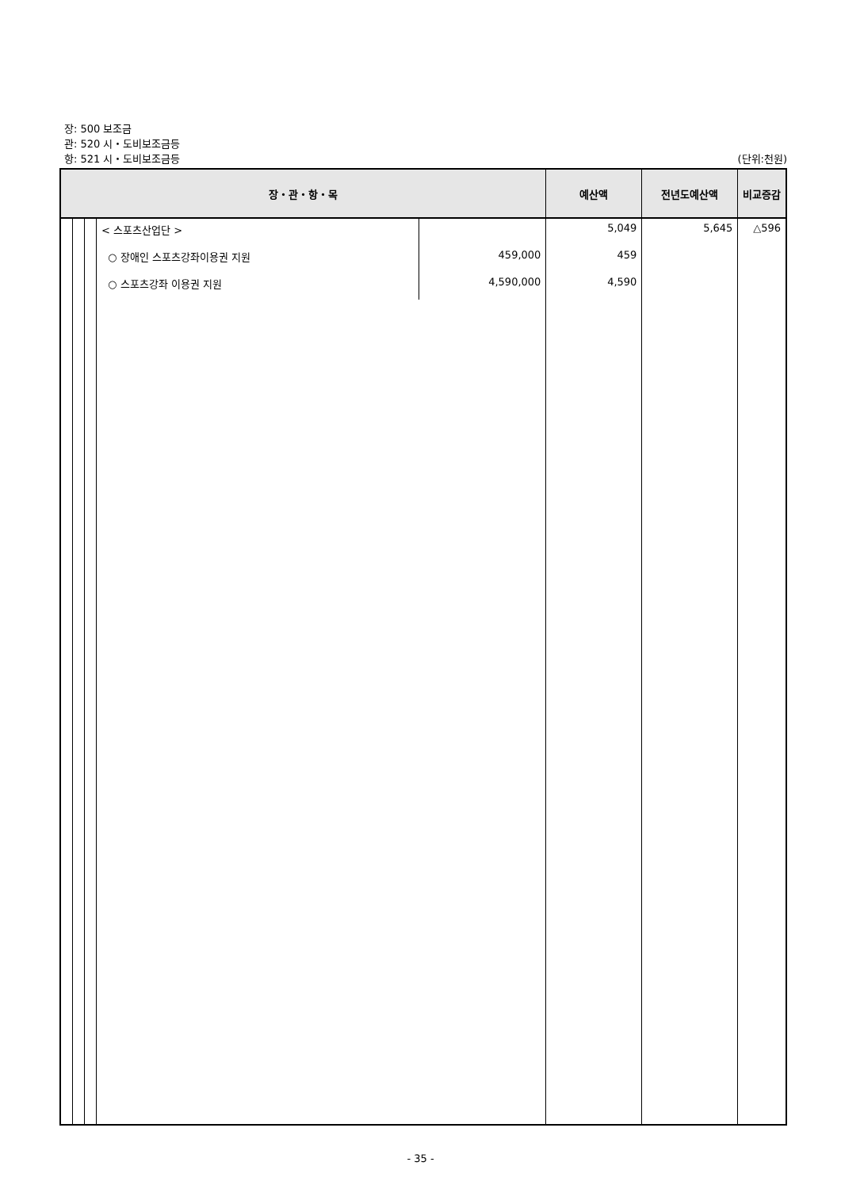장: 500 보조금
관: 520 시・도비보조금등
항: 521 시・도비보조금등 (단위:천원)
| 장・관・항・목 | | | | | 예산액 | 전년도예산액 | 비교증감 |
| --- | --- | --- | --- | --- | --- | --- | --- |
| | | | < 스포츠산업단 > | | 5,049 | 5,645 | △596 |
| | | | ○ 장애인 스포츠강좌이용권 지원 | 459,000 | 459 | | |
| | | | ○ 스포츠강좌 이용권 지원 | 4,590,000 | 4,590 | | |
- 35 -